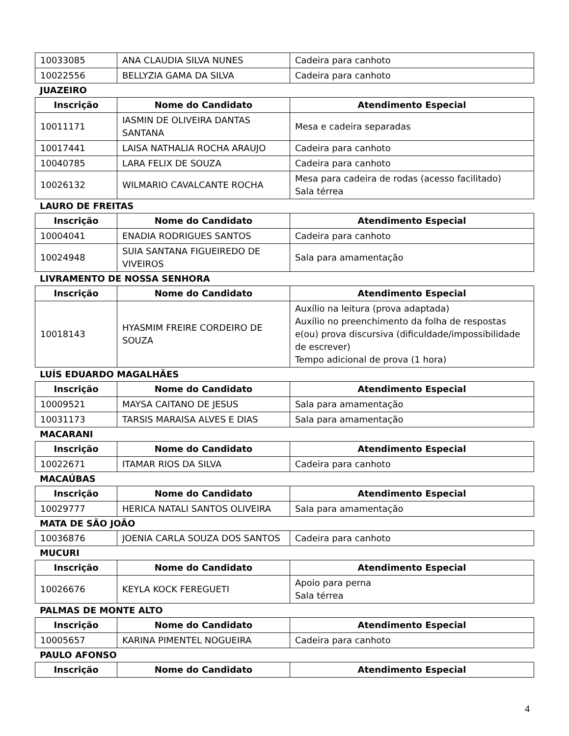| 10033085 | ANA CLAUDIA SILVA NUNES | Cadeira para canhoto |
| 10022556 | BELLYZIA GAMA DA SILVA | Cadeira para canhoto |
JUAZEIRO
| Inscrição | Nome do Candidato | Atendimento Especial |
| --- | --- | --- |
| 10011171 | IASMIN DE OLIVEIRA DANTAS SANTANA | Mesa e cadeira separadas |
| 10017441 | LAISA NATHALIA ROCHA ARAUJO | Cadeira para canhoto |
| 10040785 | LARA FELIX DE SOUZA | Cadeira para canhoto |
| 10026132 | WILMARIO CAVALCANTE ROCHA | Mesa para cadeira de rodas (acesso facilitado) Sala térrea |
LAURO DE FREITAS
| Inscrição | Nome do Candidato | Atendimento Especial |
| --- | --- | --- |
| 10004041 | ENADIA RODRIGUES SANTOS | Cadeira para canhoto |
| 10024948 | SUIA SANTANA FIGUEIREDO DE VIVEIROS | Sala para amamentação |
LIVRAMENTO DE NOSSA SENHORA
| Inscrição | Nome do Candidato | Atendimento Especial |
| --- | --- | --- |
| 10018143 | HYASMIM FREIRE CORDEIRO DE SOUZA | Auxílio na leitura (prova adaptada) Auxílio no preenchimento da folha de respostas e(ou) prova discursiva (dificuldade/impossibilidade de escrever) Tempo adicional de prova (1 hora) |
LUÍS EDUARDO MAGALHÃES
| Inscrição | Nome do Candidato | Atendimento Especial |
| --- | --- | --- |
| 10009521 | MAYSA CAITANO DE JESUS | Sala para amamentação |
| 10031173 | TARSIS MARAISA ALVES E DIAS | Sala para amamentação |
MACARANI
| Inscrição | Nome do Candidato | Atendimento Especial |
| --- | --- | --- |
| 10022671 | ITAMAR RIOS DA SILVA | Cadeira para canhoto |
MACAÚBAS
| Inscrição | Nome do Candidato | Atendimento Especial |
| --- | --- | --- |
| 10029777 | HERICA NATALI SANTOS OLIVEIRA | Sala para amamentação |
MATA DE SÃO JOÃO
| 10036876 | JOENIA CARLA SOUZA DOS SANTOS | Cadeira para canhoto |
MUCURI
| Inscrição | Nome do Candidato | Atendimento Especial |
| --- | --- | --- |
| 10026676 | KEYLA KOCK FEREGUETI | Apoio para perna Sala térrea |
PALMAS DE MONTE ALTO
| Inscrição | Nome do Candidato | Atendimento Especial |
| --- | --- | --- |
| 10005657 | KARINA PIMENTEL NOGUEIRA | Cadeira para canhoto |
PAULO AFONSO
| Inscrição | Nome do Candidato | Atendimento Especial |
| --- | --- | --- |
4